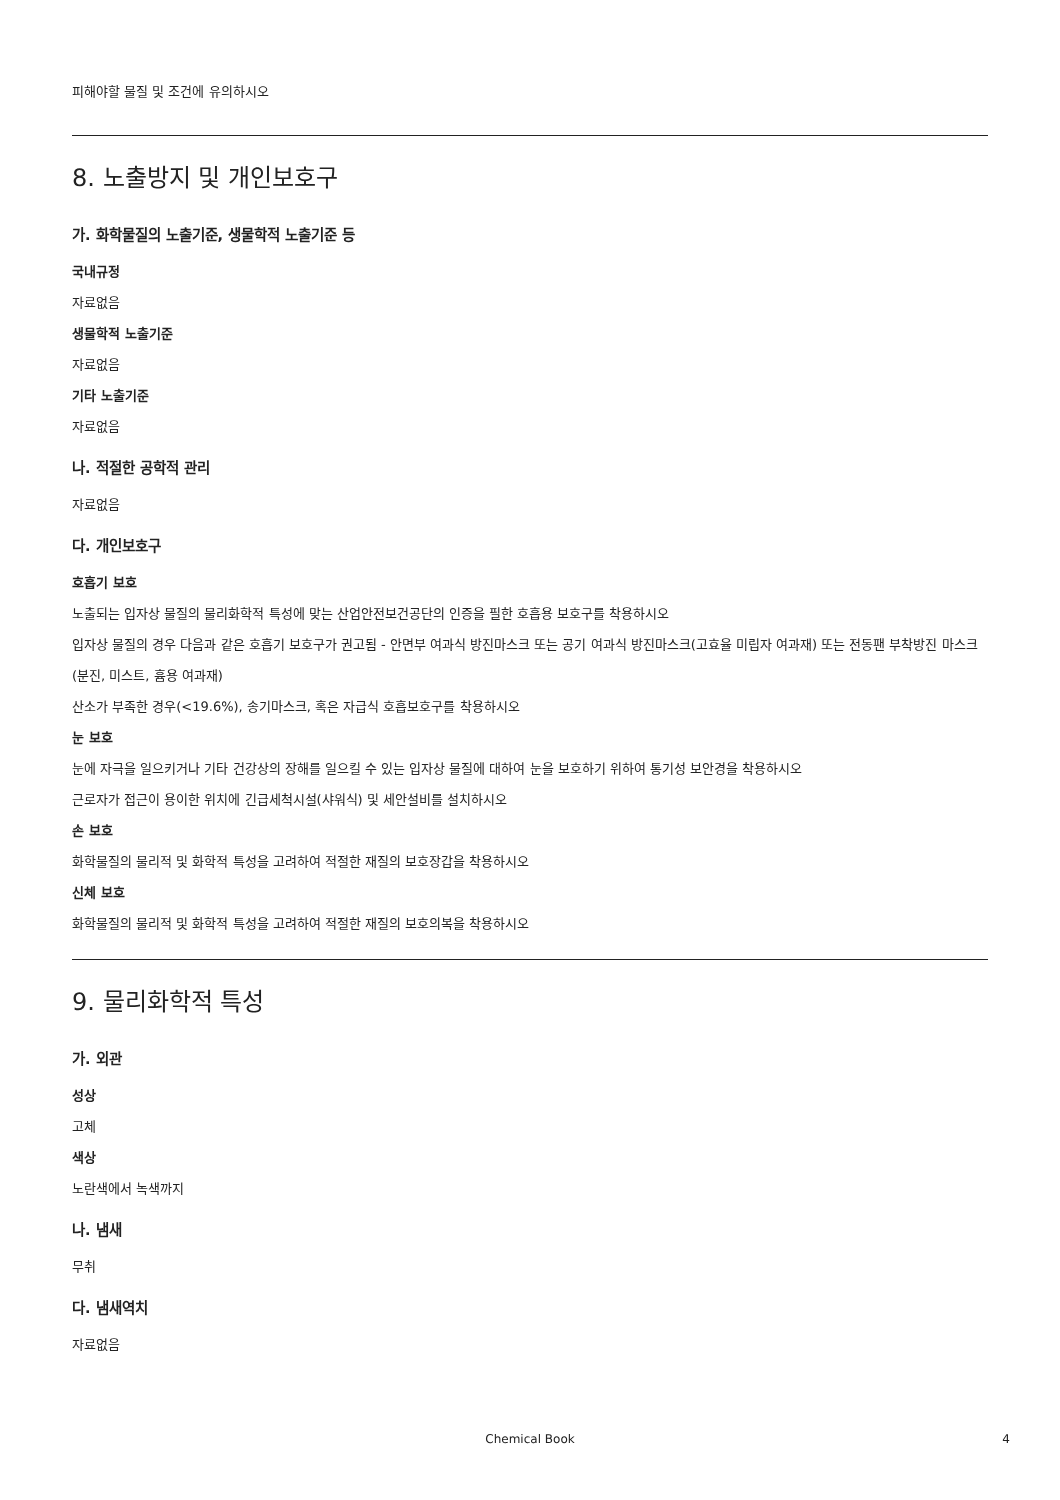피해야할 물질 및 조건에 유의하시오
8. 노출방지 및 개인보호구
가. 화학물질의 노출기준, 생물학적 노출기준 등
국내규정
자료없음
생물학적 노출기준
자료없음
기타 노출기준
자료없음
나. 적절한 공학적 관리
자료없음
다. 개인보호구
호흡기 보호
노출되는 입자상 물질의 물리화학적 특성에 맞는 산업안전보건공단의 인증을 필한 호흡용 보호구를 착용하시오
입자상 물질의 경우 다음과 같은 호흡기 보호구가 권고됨 - 안면부 여과식 방진마스크 또는 공기 여과식 방진마스크(고효율 미립자 여과재) 또는 전동팬 부착방진 마스크(분진, 미스트, 흄용 여과재)
산소가 부족한 경우(<19.6%), 송기마스크, 혹은 자급식 호흡보호구를 착용하시오
눈 보호
눈에 자극을 일으키거나 기타 건강상의 장해를 일으킬 수 있는 입자상 물질에 대하여 눈을 보호하기 위하여 통기성 보안경을 착용하시오
근로자가 접근이 용이한 위치에 긴급세척시설(샤워식) 및 세안설비를 설치하시오
손 보호
화학물질의 물리적 및 화학적 특성을 고려하여 적절한 재질의 보호장갑을 착용하시오
신체 보호
화학물질의 물리적 및 화학적 특성을 고려하여 적절한 재질의 보호의복을 착용하시오
9. 물리화학적 특성
가. 외관
성상
고체
색상
노란색에서 녹색까지
나. 냄새
무취
다. 냄새역치
자료없음
Chemical Book 4